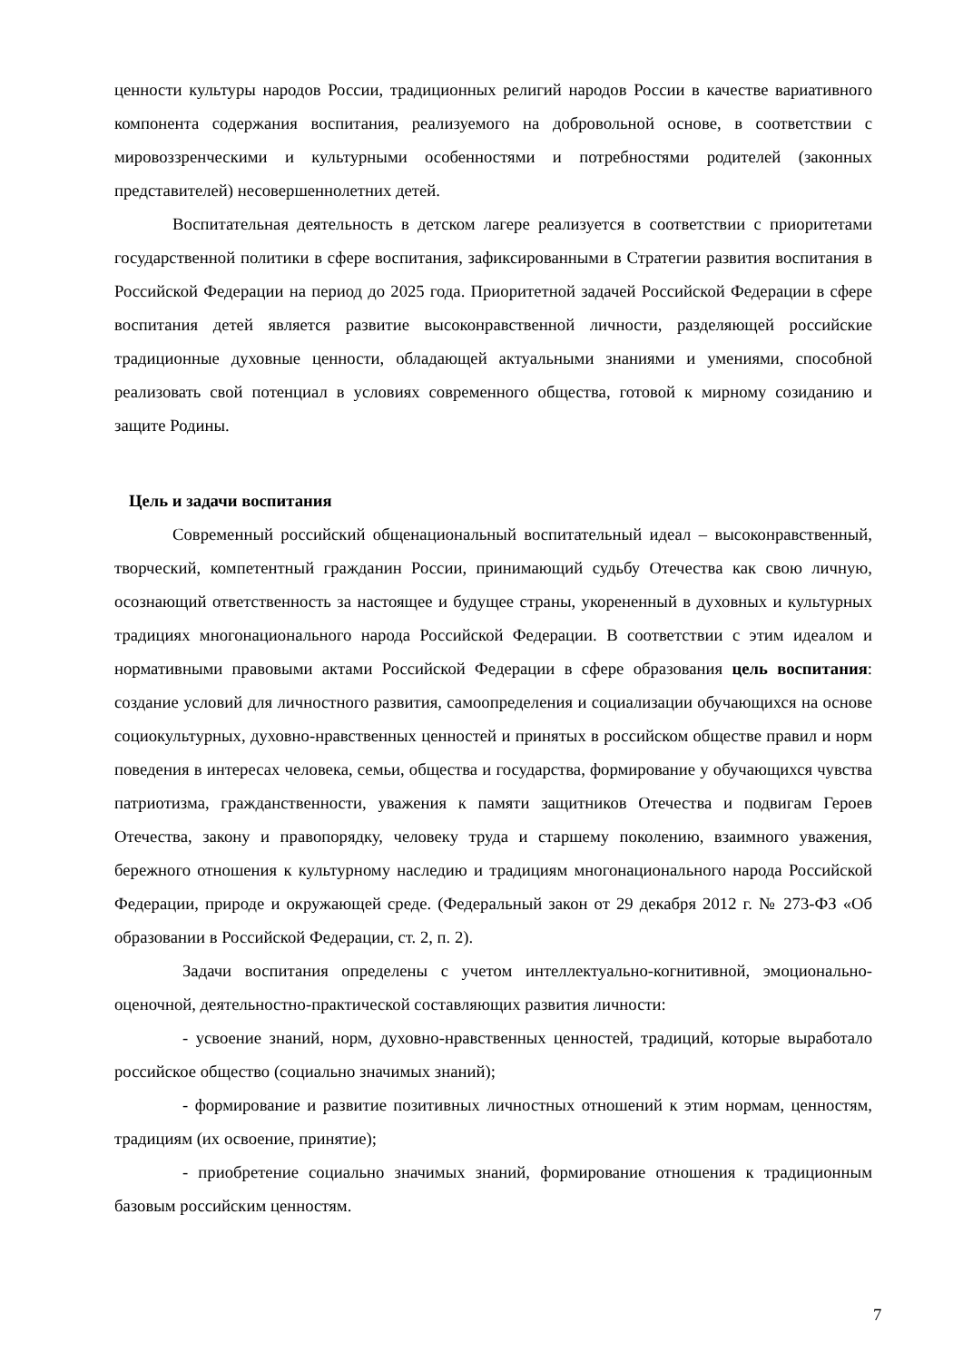ценности культуры народов России, традиционных религий народов России в качестве вариативного компонента содержания воспитания, реализуемого на добровольной основе, в соответствии с мировоззренческими и культурными особенностями и потребностями родителей (законных представителей) несовершеннолетних детей.
Воспитательная деятельность в детском лагере реализуется в соответствии с приоритетами государственной политики в сфере воспитания, зафиксированными в Стратегии развития воспитания в Российской Федерации на период до 2025 года. Приоритетной задачей Российской Федерации в сфере воспитания детей является развитие высоконравственной личности, разделяющей российские традиционные духовные ценности, обладающей актуальными знаниями и умениями, способной реализовать свой потенциал в условиях современного общества, готовой к мирному созиданию и защите Родины.
Цель и задачи воспитания
Современный российский общенациональный воспитательный идеал – высоконравственный, творческий, компетентный гражданин России, принимающий судьбу Отечества как свою личную, осознающий ответственность за настоящее и будущее страны, укорененный в духовных и культурных традициях многонационального народа Российской Федерации. В соответствии с этим идеалом и нормативными правовыми актами Российской Федерации в сфере образования цель воспитания: создание условий для личностного развития, самоопределения и социализации обучающихся на основе социокультурных, духовно-нравственных ценностей и принятых в российском обществе правил и норм поведения в интересах человека, семьи, общества и государства, формирование у обучающихся чувства патриотизма, гражданственности, уважения к памяти защитников Отечества и подвигам Героев Отечества, закону и правопорядку, человеку труда и старшему поколению, взаимного уважения, бережного отношения к культурному наследию и традициям многонационального народа Российской Федерации, природе и окружающей среде. (Федеральный закон от 29 декабря 2012 г. № 273-ФЗ «Об образовании в Российской Федерации, ст. 2, п. 2).
Задачи воспитания определены с учетом интеллектуально-когнитивной, эмоционально-оценочной, деятельностно-практической составляющих развития личности:
- усвоение знаний, норм, духовно-нравственных ценностей, традиций, которые выработало российское общество (социально значимых знаний);
- формирование и развитие позитивных личностных отношений к этим нормам, ценностям, традициям (их освоение, принятие);
- приобретение социально значимых знаний, формирование отношения к традиционным базовым российским ценностям.
7